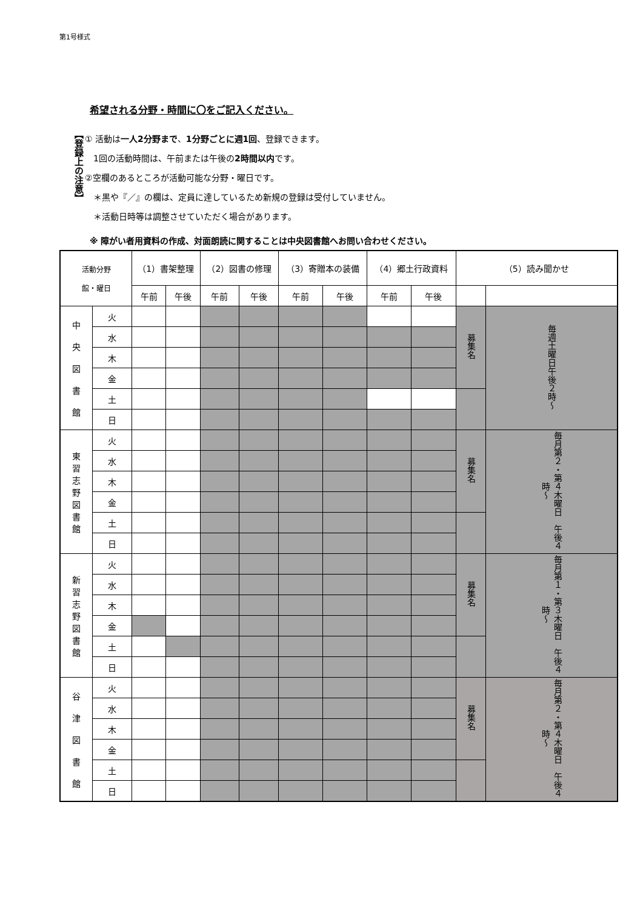第1号様式
希望される分野・時間に〇をご記入ください。
【登録上の注意】
① 活動は一人2分野まで、1分野ごとに週1回、登録できます。
　1回の活動時間は、午前または午後の2時間以内です。
②空欄のあるところが活動可能な分野・曜日です。
　＊黒や『／』の欄は、定員に達しているため新規の登録は受付していません。
　＊活動日時等は調整させていただく場合があります。
※ 障がい者用資料の作成、対面朗読に関することは中央図書館へお問い合わせください。
| 活動分野 館・曜日 | | （1）書架整理 | | （2）図書の修理 | | （3）寄贈本の装備 | | （4）郷土行政資料 | | （5）読み聞かせ | |
| --- | --- | --- | --- | --- | --- | --- | --- | --- | --- | --- | --- |
| | | 午前 | 午後 | 午前 | 午後 | 午前 | 午後 | 午前 | 午後 | | |
| 中 央 図 書 館 | 火 | | | | | | | | | 募集名 | 毎週土曜日午後２時～ |
| | 水 | | | | | | | | | | |
| | 木 | | | | | | | | | | |
| | 金 | | | | | | | | | | |
| | 土 | | | | | | | | | | |
| | 日 | | | | | | | | | | |
| 東 習 志 野 図 書 館 | 火 | | | | | | | | | 募集名 | 毎月第２・第４木曜日 午後４時～ |
| | 水 | | | | | | | | | | |
| | 木 | | | | | | | | | | |
| | 金 | | | | | | | | | | |
| | 土 | | | | | | | | | | |
| | 日 | | | | | | | | | | |
| 新 習 志 野 図 書 館 | 火 | | | | | | | | | 募集名 | 毎月第１・第３木曜日 午後４時～ |
| | 水 | | | | | | | | | | |
| | 木 | | | | | | | | | | |
| | 金 | | | | | | | | | | |
| | 土 | | | | | | | | | | |
| | 日 | | | | | | | | | | |
| 谷 津 図 書 館 | 火 | | | | | | | | | 募集名 | 毎月第２・第４木曜日 午後４時～ |
| | 水 | | | | | | | | | | |
| | 木 | | | | | | | | | | |
| | 金 | | | | | | | | | | |
| | 土 | | | | | | | | | | |
| | 日 | | | | | | | | | | |